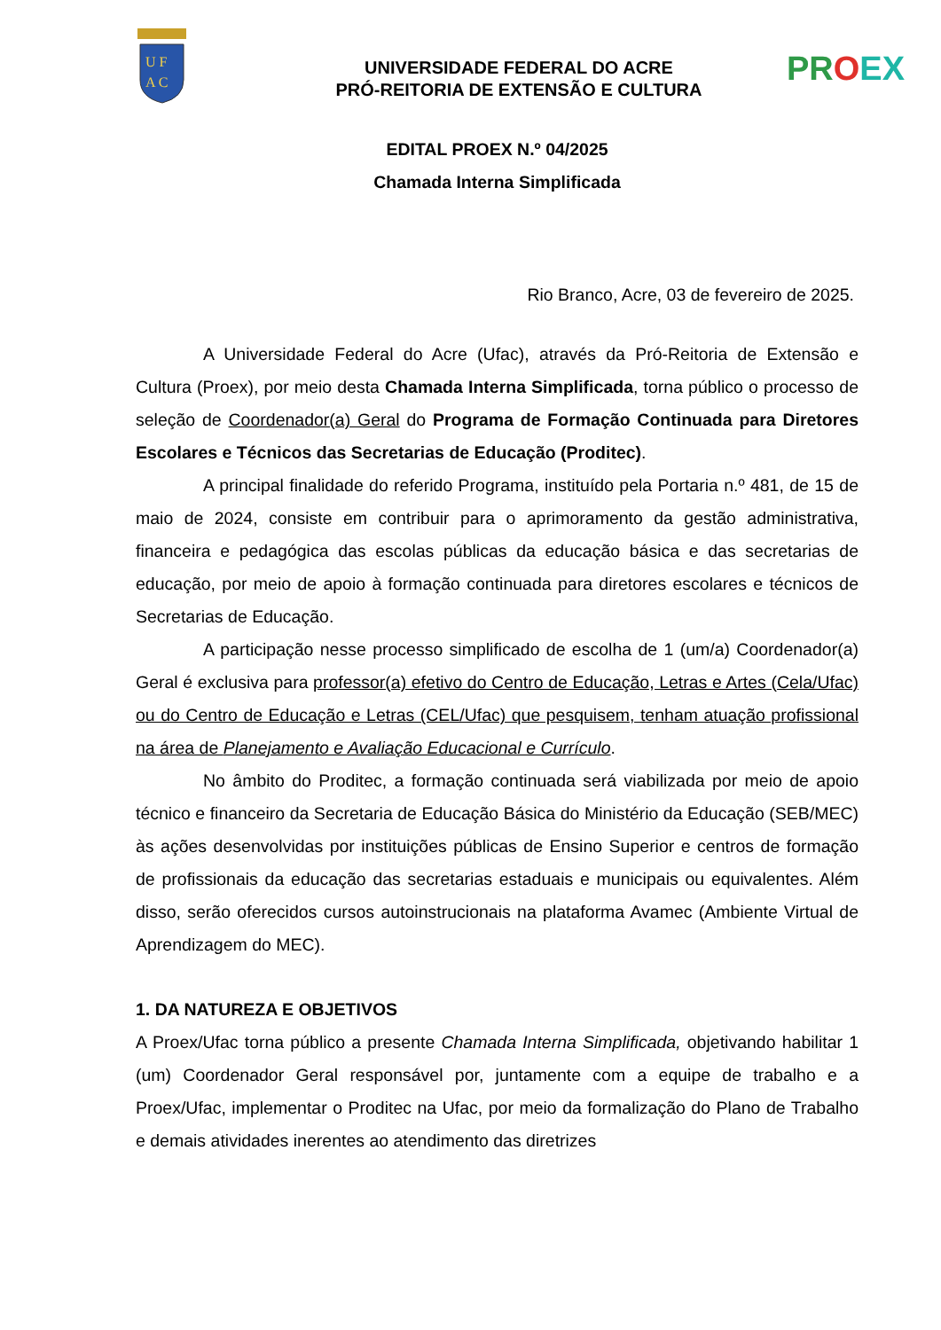U F
A C
PR OEX
UNIVERSIDADE FEDERAL DO ACRE
PRÓ-REITORIA DE EXTENSÃO E CULTURA
EDITAL PROEX N.º 04/2025
Chamada Interna Simplificada
Rio Branco, Acre, 03 de fevereiro de 2025.
A Universidade Federal do Acre (Ufac), através da Pró-Reitoria de Extensão e Cultura (Proex), por meio desta Chamada Interna Simplificada, torna público o processo de seleção de Coordenador(a) Geral do Programa de Formação Continuada para Diretores Escolares e Técnicos das Secretarias de Educação (Proditec).
A principal finalidade do referido Programa, instituído pela Portaria n.º 481, de 15 de maio de 2024, consiste em contribuir para o aprimoramento da gestão administrativa, financeira e pedagógica das escolas públicas da educação básica e das secretarias de educação, por meio de apoio à formação continuada para diretores escolares e técnicos de Secretarias de Educação.
A participação nesse processo simplificado de escolha de 1 (um/a) Coordenador(a) Geral é exclusiva para professor(a) efetivo do Centro de Educação, Letras e Artes (Cela/Ufac) ou do Centro de Educação e Letras (CEL/Ufac) que pesquisem, tenham atuação profissional na área de Planejamento e Avaliação Educacional e Currículo.
No âmbito do Proditec, a formação continuada será viabilizada por meio de apoio técnico e financeiro da Secretaria de Educação Básica do Ministério da Educação (SEB/MEC) às ações desenvolvidas por instituições públicas de Ensino Superior e centros de formação de profissionais da educação das secretarias estaduais e municipais ou equivalentes. Além disso, serão oferecidos cursos autoinstrucionais na plataforma Avamec (Ambiente Virtual de Aprendizagem do MEC).
1. DA NATUREZA E OBJETIVOS
A Proex/Ufac torna público a presente Chamada Interna Simplificada, objetivando habilitar 1 (um) Coordenador Geral responsável por, juntamente com a equipe de trabalho e a Proex/Ufac, implementar o Proditec na Ufac, por meio da formalização do Plano de Trabalho e demais atividades inerentes ao atendimento das diretrizes